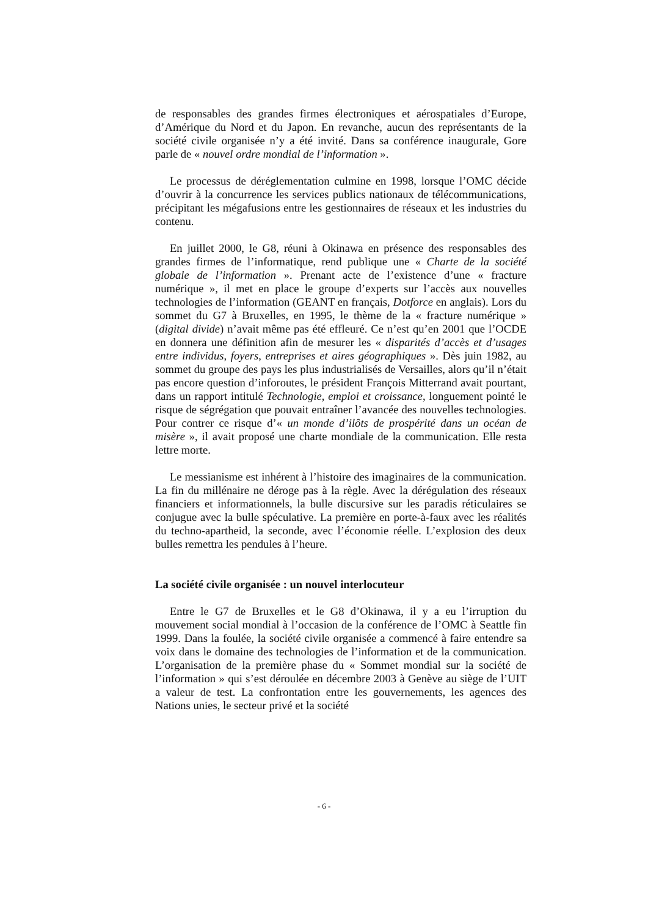de responsables des grandes firmes électroniques et aérospatiales d’Europe, d’Amérique du Nord et du Japon. En revanche, aucun des représentants de la société civile organisée n’y a été invité. Dans sa conférence inaugurale, Gore parle de « nouvel ordre mondial de l’information ».
Le processus de déréglementation culmine en 1998, lorsque l’OMC décide d’ouvrir à la concurrence les services publics nationaux de télécommunications, précipitant les mégafusions entre les gestionnaires de réseaux et les industries du contenu.
En juillet 2000, le G8, réuni à Okinawa en présence des responsables des grandes firmes de l’informatique, rend publique une « Charte de la société globale de l’information ». Prenant acte de l’existence d’une « fracture numérique », il met en place le groupe d’experts sur l’accès aux nouvelles technologies de l’information (GEANT en français, Dotforce en anglais). Lors du sommet du G7 à Bruxelles, en 1995, le thème de la « fracture numérique » (digital divide) n’avait même pas été effleuré. Ce n’est qu’en 2001 que l’OCDE en donnera une définition afin de mesurer les « disparités d’accès et d’usages entre individus, foyers, entreprises et aires géographiques ». Dès juin 1982, au sommet du groupe des pays les plus industrialisés de Versailles, alors qu’il n’était pas encore question d’inforoutes, le président François Mitterrand avait pourtant, dans un rapport intitulé Technologie, emploi et croissance, longuement pointé le risque de ségrégation que pouvait entraîner l’avancée des nouvelles technologies. Pour contrer ce risque d’« un monde d’ilôts de prospérité dans un océan de misère », il avait proposé une charte mondiale de la communication. Elle resta lettre morte.
Le messianisme est inhérent à l’histoire des imaginaires de la communication. La fin du millénaire ne déroge pas à la règle. Avec la dérégulation des réseaux financiers et informationnels, la bulle discursive sur les paradis réticulaires se conjugue avec la bulle spéculative. La première en porte-à-faux avec les réalités du techno-apartheid, la seconde, avec l’économie réelle. L’explosion des deux bulles remettra les pendules à l’heure.
La société civile organisée : un nouvel interlocuteur
Entre le G7 de Bruxelles et le G8 d’Okinawa, il y a eu l’irruption du mouvement social mondial à l’occasion de la conférence de l’OMC à Seattle fin 1999. Dans la foulée, la société civile organisée a commencé à faire entendre sa voix dans le domaine des technologies de l’information et de la communication. L’organisation de la première phase du « Sommet mondial sur la société de l’information » qui s’est déroulée en décembre 2003 à Genève au siège de l’UIT a valeur de test. La confrontation entre les gouvernements, les agences des Nations unies, le secteur privé et la société
- 6 -